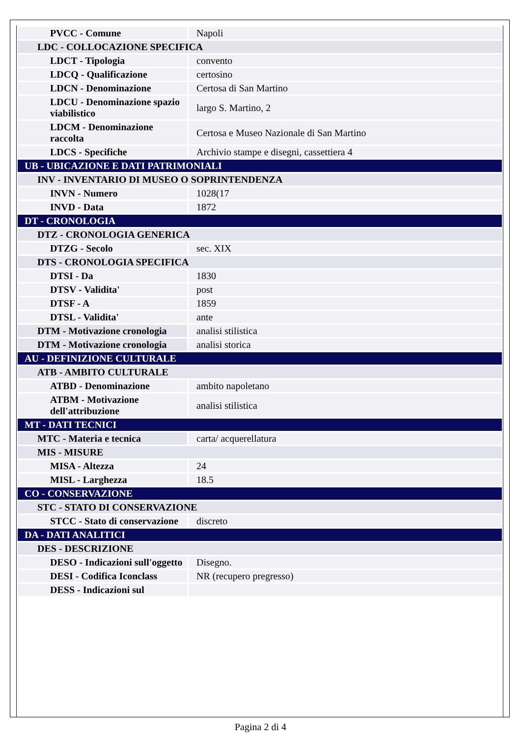| PVCC - Comune | Napoli |
| LDC - COLLOCAZIONE SPECIFICA | |
| LDCT - Tipologia | convento |
| LDCQ - Qualificazione | certosino |
| LDCN - Denominazione | Certosa di San Martino |
| LDCU - Denominazione spazio viabilistico | largo S. Martino, 2 |
| LDCM - Denominazione raccolta | Certosa e Museo Nazionale di San Martino |
| LDCS - Specifiche | Archivio stampe e disegni, cassettiera 4 |
| UB - UBICAZIONE E DATI PATRIMONIALI | |
| INV - INVENTARIO DI MUSEO O SOPRINTENDENZA | |
| INVN - Numero | 1028(17 |
| INVD - Data | 1872 |
| DT - CRONOLOGIA | |
| DTZ - CRONOLOGIA GENERICA | |
| DTZG - Secolo | sec. XIX |
| DTS - CRONOLOGIA SPECIFICA | |
| DTSI - Da | 1830 |
| DTSV - Validita' | post |
| DTSF - A | 1859 |
| DTSL - Validita' | ante |
| DTM - Motivazione cronologia | analisi stilistica |
| DTM - Motivazione cronologia | analisi storica |
| AU - DEFINIZIONE CULTURALE | |
| ATB - AMBITO CULTURALE | |
| ATBD - Denominazione | ambito napoletano |
| ATBM - Motivazione dell'attribuzione | analisi stilistica |
| MT - DATI TECNICI | |
| MTC - Materia e tecnica | carta/ acquerellatura |
| MIS - MISURE | |
| MISA - Altezza | 24 |
| MISL - Larghezza | 18.5 |
| CO - CONSERVAZIONE | |
| STC - STATO DI CONSERVAZIONE | |
| STCC - Stato di conservazione | discreto |
| DA - DATI ANALITICI | |
| DES - DESCRIZIONE | |
| DESO - Indicazioni sull'oggetto | Disegno. |
| DESI - Codifica Iconclass | NR (recupero pregresso) |
| DESS - Indicazioni sul | |
Pagina 2 di 4